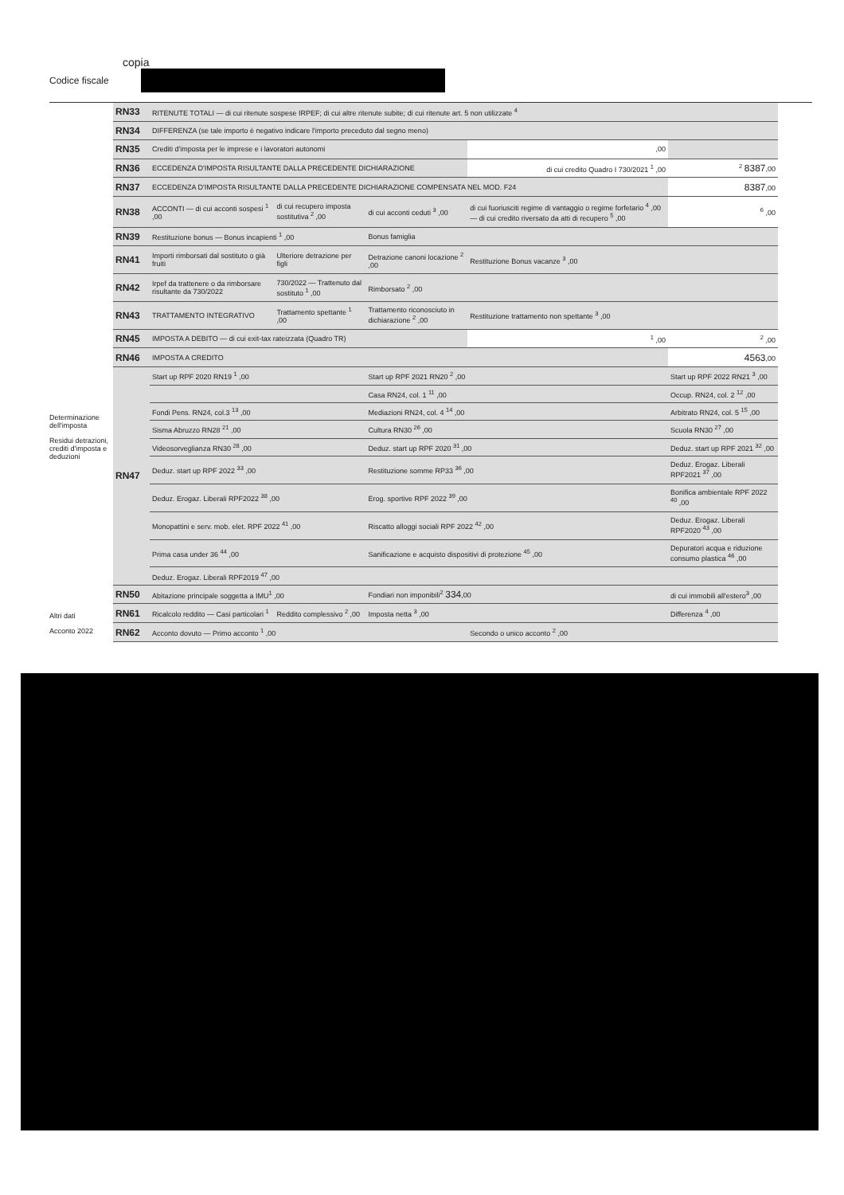copia
Codice fiscale
Determinazione dell'imposta
Residui detrazioni, crediti d'imposta e deduzioni
Altri dati
Acconto 2022
| RN33 | RITENUTE TOTALI — di cui ritenute sospese IRPEF; di cui altre ritenute subite; di cui ritenute art. 5 non utilizzate <sup>4</sup> | | | | |
| RN34 | DIFFERENZA (se tale importo è negativo indicare l'importo preceduto dal segno meno) | | | | |
| RN35 | Crediti d'imposta per le imprese e i lavoratori autonomi | | | ,00 | |
| RN36 | ECCEDENZA D'IMPOSTA RISULTANTE DALLA PRECEDENTE DICHIARAZIONE | | | di cui credito Quadro I 730/2021 <sup>1</sup> ,00 | <sup>2</sup> 8387 ,00 |
| RN37 | ECCEDENZA D'IMPOSTA RISULTANTE DALLA PRECEDENTE DICHIARAZIONE COMPENSATA NEL MOD. F24 | | | | 8387 ,00 |
| RN38 | ACCONTI — di cui acconti sospesi <sup>1</sup> ,00 | di cui recupero imposta sostitutiva <sup>2</sup> ,00 | di cui acconti ceduti <sup>3</sup> ,00 | di cui fuoriusciti regime di vantaggio o regime forfetario <sup>4</sup> ,00 — di cui credito riversato da atti di recupero <sup>5</sup> ,00 | <sup>6</sup> ,00 |
| RN39 | Restituzione bonus — Bonus incapienti <sup>1</sup> ,00 | | Bonus famiglia | | |
| RN41 | Importi rimborsati dal sostituto o già fruiti | Ulteriore detrazione per figli | Detrazione canoni locazione <sup>2</sup> ,00 | Restituzione Bonus vacanze <sup>3</sup> ,00 | |
| RN42 | Irpef da trattenere o da rimborsare risultante da 730/2022 | 730/2022 — Trattenuto dal sostituto <sup>1</sup> ,00 | Rimborsato <sup>2</sup> ,00 | | |
| RN43 | TRATTAMENTO INTEGRATIVO | Trattamento spettante <sup>1</sup> ,00 | Trattamento riconosciuto in dichiarazione <sup>2</sup> ,00 | Restituzione trattamento non spettante <sup>3</sup> ,00 | |
| RN45 | IMPOSTA A DEBITO — di cui exit-tax rateizzata (Quadro TR) | | | <sup>1</sup> ,00 | <sup>2</sup> ,00 |
| RN46 | IMPOSTA A CREDITO | | | | 4563 ,00 |
| RN47 | Start up RPF 2020 RN19 <sup>1</sup> ,00 | | Start up RPF 2021 RN20 <sup>2</sup> ,00 | | Start up RPF 2022 RN21 <sup>3</sup> ,00 |
| | | | Casa RN24, col. 1 <sup>11</sup> ,00 | | Occup. RN24, col. 2 <sup>12</sup> ,00 |
| | Fondi Pens. RN24, col.3 <sup>13</sup> ,00 | | Mediazioni RN24, col. 4 <sup>14</sup> ,00 | | Arbitrato RN24, col. 5 <sup>15</sup> ,00 |
| | Sisma Abruzzo RN28 <sup>21</sup> ,00 | | Cultura RN30 <sup>26</sup> ,00 | | Scuola RN30 <sup>27</sup> ,00 |
| | Videosorveglianza RN30 <sup>28</sup> ,00 | | Deduz. start up RPF 2020 <sup>31</sup> ,00 | | Deduz. start up RPF 2021 <sup>32</sup> ,00 |
| | Deduz. start up RPF 2022 <sup>33</sup> ,00 | | Restituzione somme RP33 <sup>36</sup> ,00 | | Deduz. Erogaz. Liberali RPF2021 <sup>37</sup> ,00 |
| | Deduz. Erogaz. Liberali RPF2022 <sup>38</sup> ,00 | | Erog. sportive RPF 2022 <sup>39</sup> ,00 | | Bonifica ambientale RPF 2022 <sup>40</sup> ,00 |
| | Monopattini e serv. mob. elet. RPF 2022 <sup>41</sup> ,00 | | Riscatto alloggi sociali RPF 2022 <sup>42</sup> ,00 | | Deduz. Erogaz. Liberali RPF2020 <sup>43</sup> ,00 |
| | Prima casa under 36 <sup>44</sup> ,00 | | Sanificazione e acquisto dispositivi di protezione <sup>45</sup> ,00 | | Depuratori acqua e riduzione consumo plastica <sup>46</sup> ,00 |
| | Deduz. Erogaz. Liberali RPF2019 <sup>47</sup> ,00 | | | | |
| RN50 | Abitazione principale soggetta a IMU<sup>1</sup> ,00 | | Fondiari non imponibili<sup>2</sup> 334 ,00 | | di cui immobili all'estero<sup>3</sup> ,00 |
| RN61 | Ricalcolo reddito — Casi particolari <sup>1</sup> | Reddito complessivo <sup>2</sup> ,00 | Imposta netta <sup>3</sup> ,00 | | Differenza <sup>4</sup> ,00 |
| RN62 | Acconto dovuto — Primo acconto <sup>1</sup> ,00 | | | Secondo o unico acconto <sup>2</sup> ,00 | |